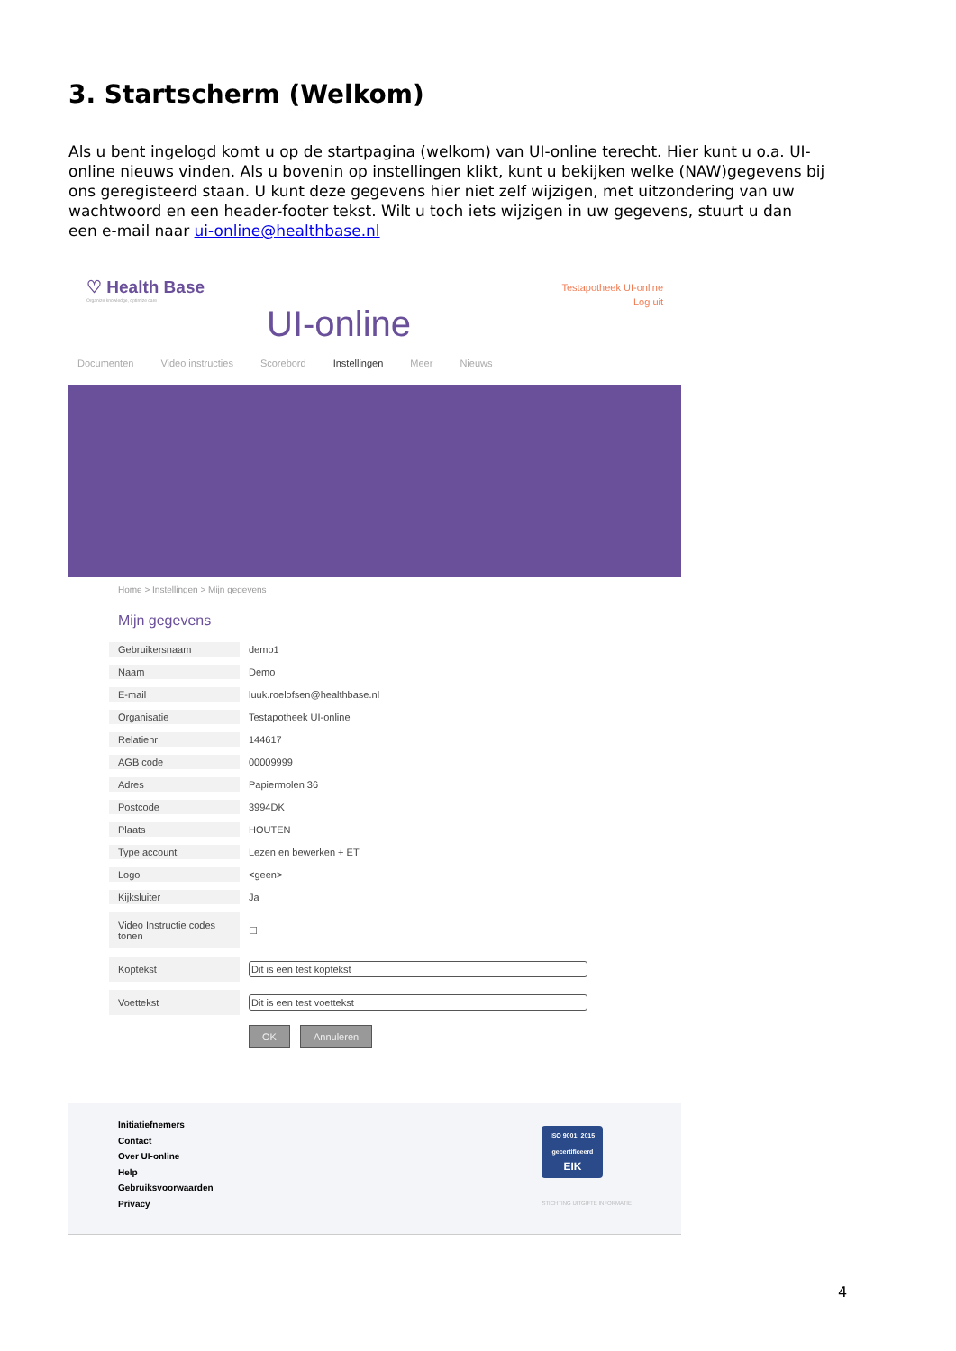3. Startscherm (Welkom)
Als u bent ingelogd komt u op de startpagina (welkom) van UI-online terecht. Hier kunt u o.a. UI-online nieuws vinden. Als u bovenin op instellingen klikt, kunt u bekijken welke (NAW)gegevens bij ons geregisteerd staan. U kunt deze gegevens hier niet zelf wijzigen, met uitzondering van uw wachtwoord en een header-footer tekst. Wilt u toch iets wijzigen in uw gegevens, stuurt u dan een e-mail naar ui-online@healthbase.nl
♡ Health Base
Organize knowledge, optimize care
UI-online
Testapotheek UI-online
Log uit
Documenten Video instructies Scorebord Instellingen Meer Nieuws
Home > Instellingen > Mijn gegevens
Mijn gegevens
| Gebruikersnaam | demo1 |
| Naam | Demo |
| E-mail | luuk.roelofsen@healthbase.nl |
| Organisatie | Testapotheek UI-online |
| Relatienr | 144617 |
| AGB code | 00009999 |
| Adres | Papiermolen 36 |
| Postcode | 3994DK |
| Plaats | HOUTEN |
| Type account | Lezen en bewerken + ET |
| Logo | <geen> |
| Kijksluiter | Ja |
| Video Instructie codes tonen | ☐ |
| Koptekst | Dit is een test koptekst |
| Voettekst | Dit is een test voettekst |
| | OK Annuleren |
Initiatiefnemers
Contact
Over UI-online
Help
Gebruiksvoorwaarden
Privacy
ISO 9001: 2015
gecertificeerd
EIK
STICHTING UITGIFTE INFORMATIE
4